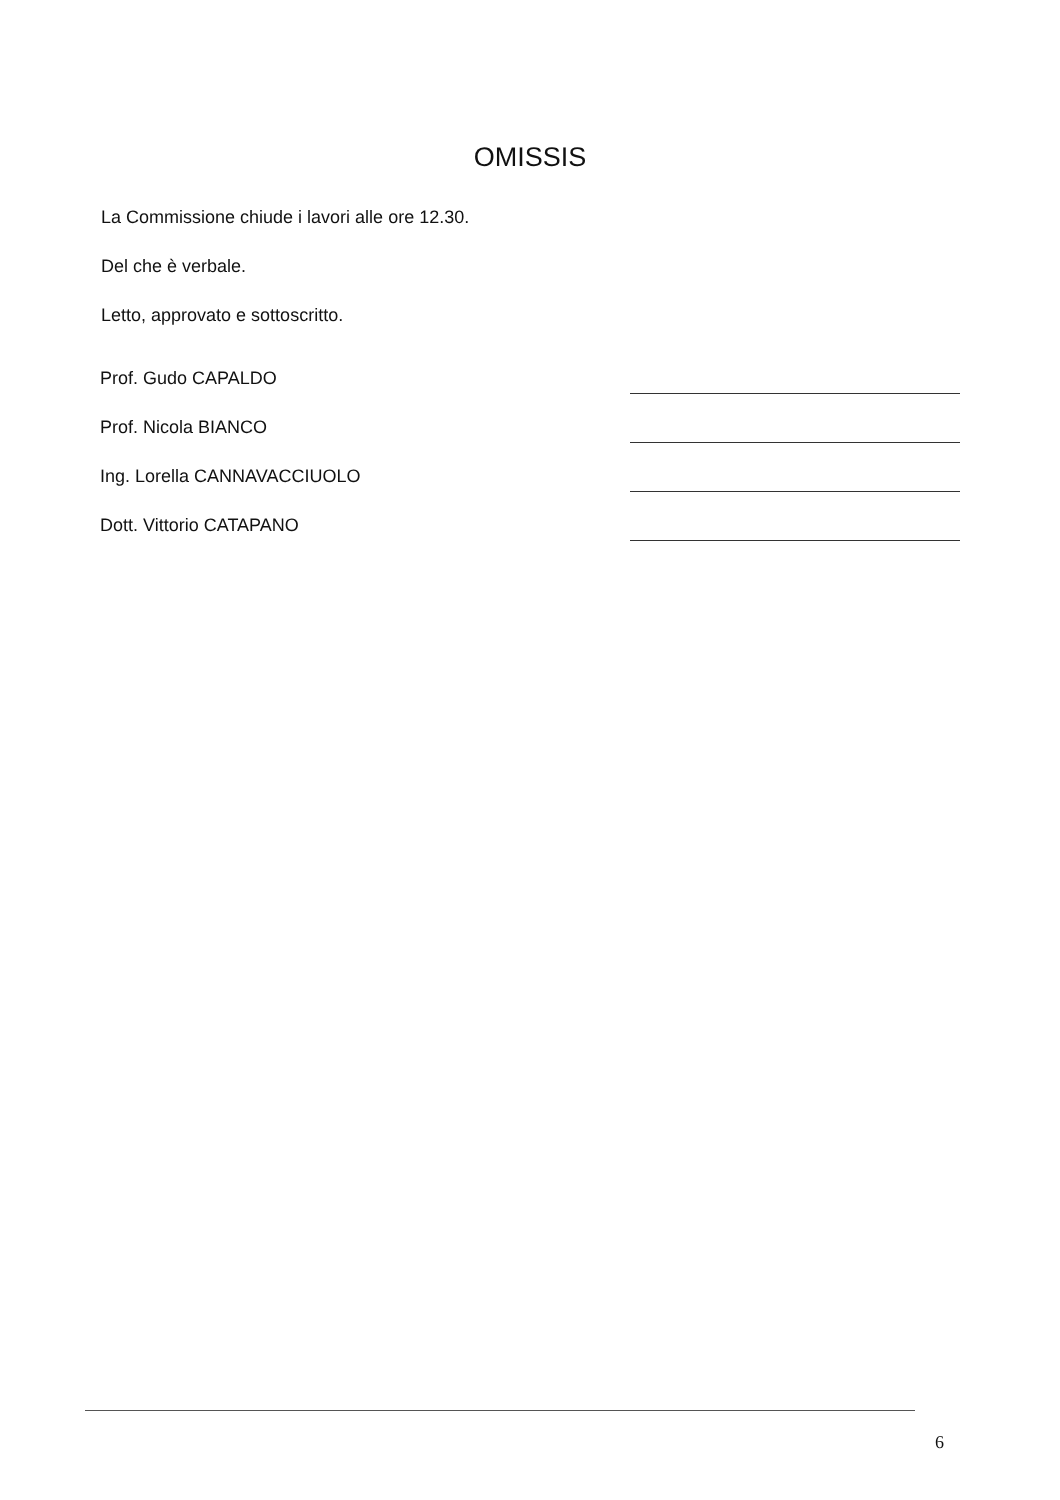OMISSIS
La Commissione chiude i lavori alle ore 12.30.
Del che è verbale.
Letto, approvato e sottoscritto.
Prof. Gudo CAPALDO
Prof. Nicola BIANCO
Ing. Lorella CANNAVACCIUOLO
Dott. Vittorio CATAPANO
6